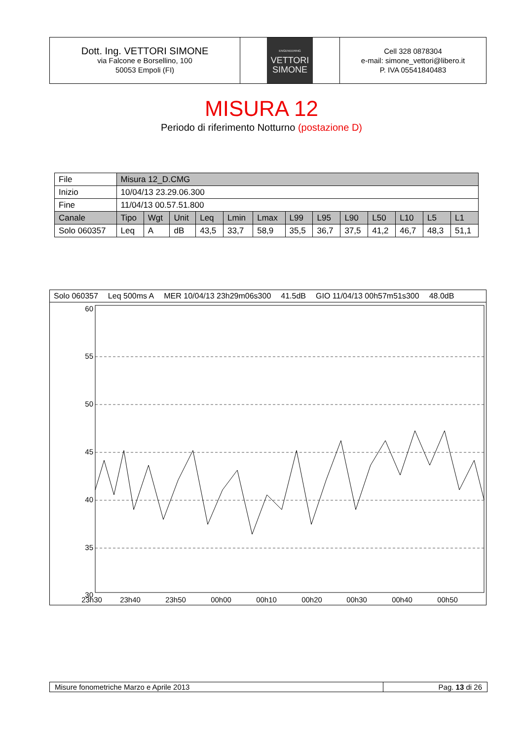Dott. Ing. VETTORI SIMONE
via Falcone e Borsellino, 100
50053 Empoli (FI)
ENGENEERING
VETTORI
SIMONE
Cell 328 0878304
e-mail: simone_vettori@libero.it
P. IVA 05541840483
MISURA 12
Periodo di riferimento Notturno (postazione D)
| File | Misura 12_D.CMG | | | | | | | | | | | | |
| Inizio | 10/04/13 23.29.06.300 | | | | | | | | | | | | |
| Fine | 11/04/13 00.57.51.800 | | | | | | | | | | | | |
| Canale | Tipo | Wgt | Unit | Leq | Lmin | Lmax | L99 | L95 | L90 | L50 | L10 | L5 | L1 |
| Solo 060357 | Leq | A | dB | 43,5 | 33,7 | 58,9 | 35,5 | 36,7 | 37,5 | 41,2 | 46,7 | 48,3 | 51,1 |
Solo 060357 Leq 500ms A MER 10/04/13 23h29m06s300 41.5dB GIO 11/04/13 00h57m51s300 48.0dB
60
55
50
45
40
35
30
23h30
23h40
23h50
00h00
00h10
00h20
00h30
00h40
00h50
Misure fonometriche Marzo e Aprile 2013
Pag. 13 di 26